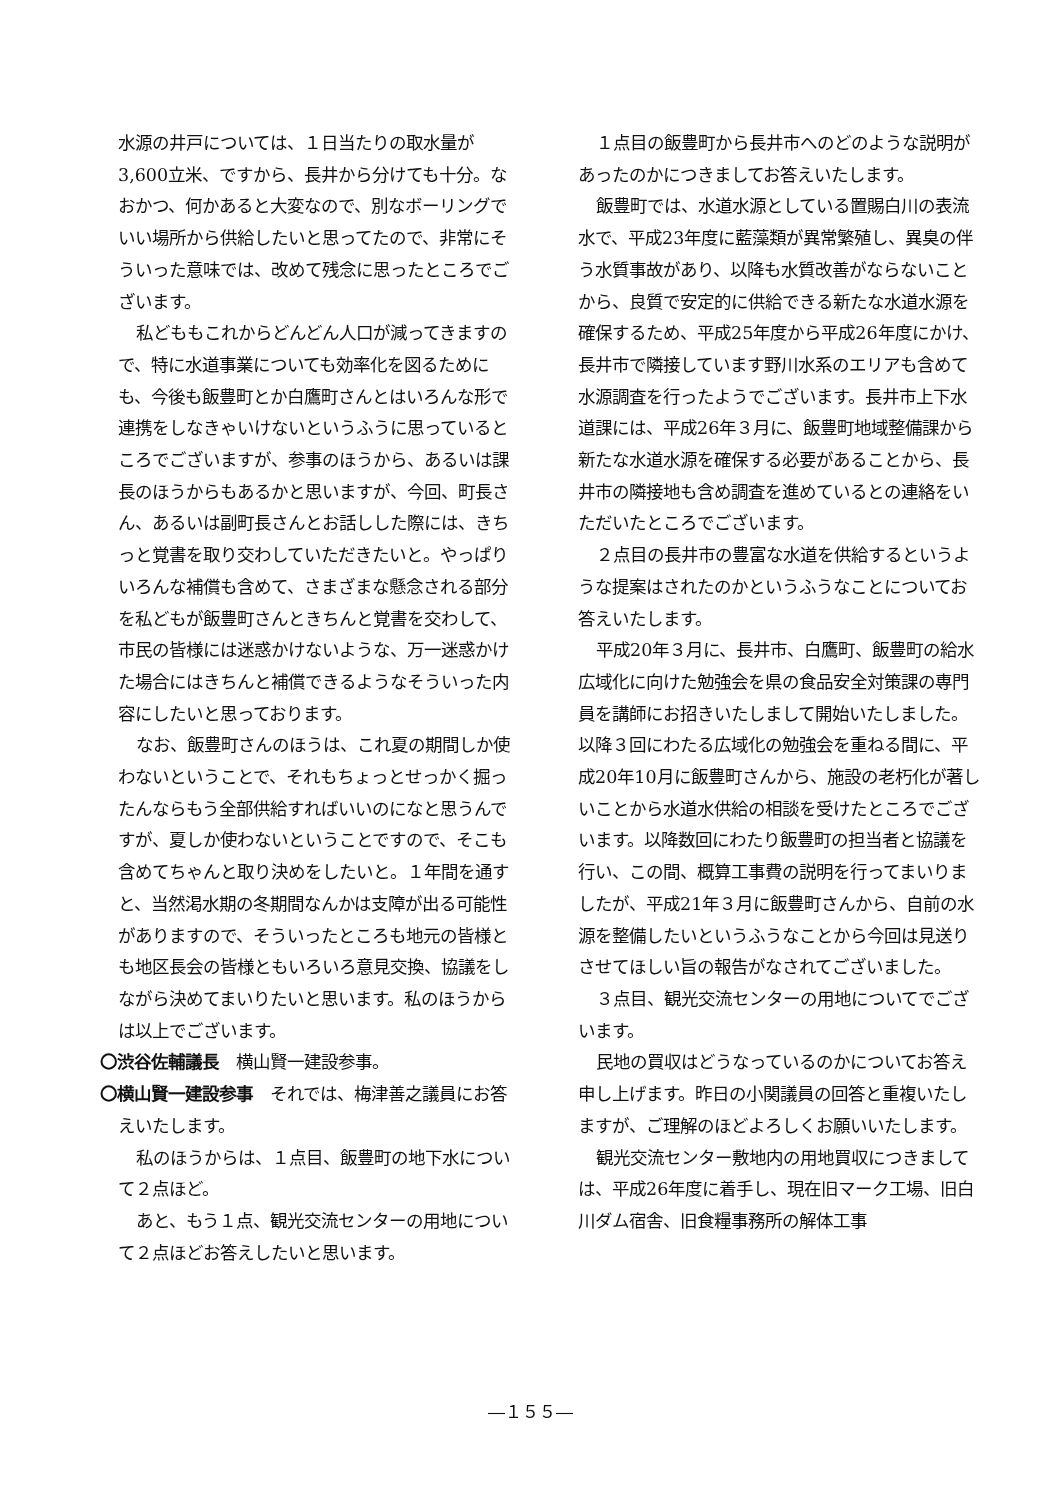水源の井戸については、１日当たりの取水量が3,600立米、ですから、長井から分けても十分。なおかつ、何かあると大変なので、別なボーリングでいい場所から供給したいと思ってたので、非常にそういった意味では、改めて残念に思ったところでございます。
私どももこれからどんどん人口が減ってきますので、特に水道事業についても効率化を図るためにも、今後も飯豊町とか白鷹町さんとはいろんな形で連携をしなきゃいけないというふうに思っているところでございますが、参事のほうから、あるいは課長のほうからもあるかと思いますが、今回、町長さん、あるいは副町長さんとお話しした際には、きちっと覚書を取り交わしていただきたいと。やっぱりいろんな補償も含めて、さまざまな懸念される部分を私どもが飯豊町さんときちんと覚書を交わして、市民の皆様には迷惑かけないような、万一迷惑かけた場合にはきちんと補償できるようなそういった内容にしたいと思っております。
なお、飯豊町さんのほうは、これ夏の期間しか使わないということで、それもちょっとせっかく掘ったんならもう全部供給すればいいのになと思うんですが、夏しか使わないということですので、そこも含めてちゃんと取り決めをしたいと。１年間を通すと、当然渇水期の冬期間なんかは支障が出る可能性がありますので、そういったところも地元の皆様とも地区長会の皆様ともいろいろ意見交換、協議をしながら決めてまいりたいと思います。私のほうからは以上でございます。
〇渋谷佐輔議長　横山賢一建設参事。
〇横山賢一建設参事　それでは、梅津善之議員にお答えいたします。
私のほうからは、１点目、飯豊町の地下水について２点ほど。
あと、もう１点、観光交流センターの用地について２点ほどお答えしたいと思います。
１点目の飯豊町から長井市へのどのような説明があったのかにつきましてお答えいたします。
飯豊町では、水道水源としている置賜白川の表流水で、平成23年度に藍藻類が異常繁殖し、異臭の伴う水質事故があり、以降も水質改善がならないことから、良質で安定的に供給できる新たな水道水源を確保するため、平成25年度から平成26年度にかけ、長井市で隣接しています野川水系のエリアも含めて水源調査を行ったようでございます。長井市上下水道課には、平成26年３月に、飯豊町地域整備課から新たな水道水源を確保する必要があることから、長井市の隣接地も含め調査を進めているとの連絡をいただいたところでございます。
２点目の長井市の豊富な水道を供給するというような提案はされたのかというふうなことについてお答えいたします。
平成20年３月に、長井市、白鷹町、飯豊町の給水広域化に向けた勉強会を県の食品安全対策課の専門員を講師にお招きいたしまして開始いたしました。以降３回にわたる広域化の勉強会を重ねる間に、平成20年10月に飯豊町さんから、施設の老朽化が著しいことから水道水供給の相談を受けたところでございます。以降数回にわたり飯豊町の担当者と協議を行い、この間、概算工事費の説明を行ってまいりましたが、平成21年３月に飯豊町さんから、自前の水源を整備したいというふうなことから今回は見送りさせてほしい旨の報告がなされてございました。
３点目、観光交流センターの用地についてでございます。
民地の買収はどうなっているのかについてお答え申し上げます。昨日の小関議員の回答と重複いたしますが、ご理解のほどよろしくお願いいたします。
観光交流センター敷地内の用地買収につきましては、平成26年度に着手し、現在旧マーク工場、旧白川ダム宿舎、旧食糧事務所の解体工事
―１５５―